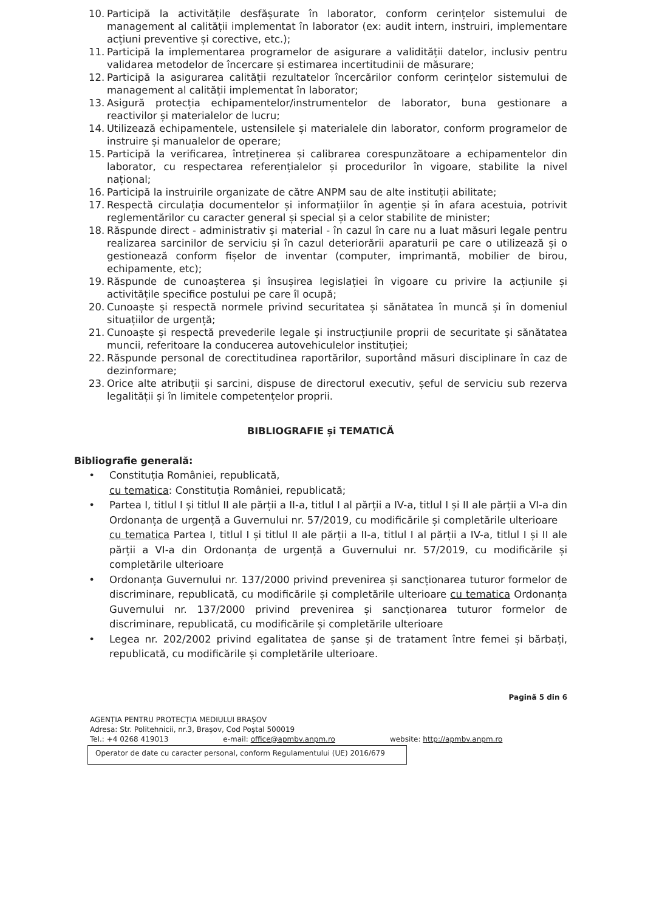10. Participă la activitățile desfășurate în laborator, conform cerințelor sistemului de management al calității implementat în laborator (ex: audit intern, instruiri, implementare acțiuni preventive și corective, etc.);
11. Participă la implementarea programelor de asigurare a validității datelor, inclusiv pentru validarea metodelor de încercare și estimarea incertitudinii de măsurare;
12. Participă la asigurarea calității rezultatelor încercărilor conform cerințelor sistemului de management al calității implementat în laborator;
13. Asigură protecția echipamentelor/instrumentelor de laborator, buna gestionare a reactivilor și materialelor de lucru;
14. Utilizează echipamentele, ustensilele și materialele din laborator, conform programelor de instruire și manualelor de operare;
15. Participă la verificarea, întreținerea și calibrarea corespunzătoare a echipamentelor din laborator, cu respectarea referențialelor și procedurilor în vigoare, stabilite la nivel național;
16. Participă la instruirile organizate de către ANPM sau de alte instituții abilitate;
17. Respectă circulația documentelor și informațiilor în agenție și în afara acestuia, potrivit reglementărilor cu caracter general și special și a celor stabilite de minister;
18. Răspunde direct - administrativ și material - în cazul în care nu a luat măsuri legale pentru realizarea sarcinilor de serviciu și în cazul deteriorării aparaturii pe care o utilizează și o gestionează conform fișelor de inventar (computer, imprimantă, mobilier de birou, echipamente, etc);
19. Răspunde de cunoașterea și însușirea legislației în vigoare cu privire la acțiunile și activitățile specifice postului pe care îl ocupă;
20. Cunoaște și respectă normele privind securitatea și sănătatea în muncă și în domeniul situațiilor de urgență;
21. Cunoaște și respectă prevederile legale și instrucțiunile proprii de securitate și sănătatea muncii, referitoare la conducerea autovehiculelor instituției;
22. Răspunde personal de corectitudinea raportărilor, suportând măsuri disciplinare în caz de dezinformare;
23. Orice alte atribuții și sarcini, dispuse de directorul executiv, șeful de serviciu sub rezerva legalității și în limitele competențelor proprii.
BIBLIOGRAFIE și TEMATICĂ
Bibliografie generală:
• Constituția României, republicată,
cu tematica: Constituția României, republicată;
• Partea I, titlul I și titlul II ale părții a II-a, titlul I al părții a IV-a, titlul I și II ale părții a VI-a din Ordonanța de urgență a Guvernului nr. 57/2019, cu modificările și completările ulterioare
cu tematica Partea I, titlul I și titlul II ale părții a II-a, titlul I al părții a IV-a, titlul I și II ale părții a VI-a din Ordonanța de urgență a Guvernului nr. 57/2019, cu modificările și completările ulterioare
• Ordonanța Guvernului nr. 137/2000 privind prevenirea și sancționarea tuturor formelor de discriminare, republicată, cu modificările și completările ulterioare cu tematica Ordonanța Guvernului nr. 137/2000 privind prevenirea și sancționarea tuturor formelor de discriminare, republicată, cu modificările și completările ulterioare
• Legea nr. 202/2002 privind egalitatea de șanse și de tratament între femei și bărbați, republicată, cu modificările și completările ulterioare.
Pagină 5 din 6
AGENȚIA PENTRU PROTECȚIA MEDIULUI BRAȘOV
Adresa: Str. Politehnicii, nr.3, Brașov, Cod Poștal 500019
Tel.: +4 0268 419013 e-mail: office@apmbv.anpm.ro website: http://apmbv.anpm.ro
Operator de date cu caracter personal, conform Regulamentului (UE) 2016/679